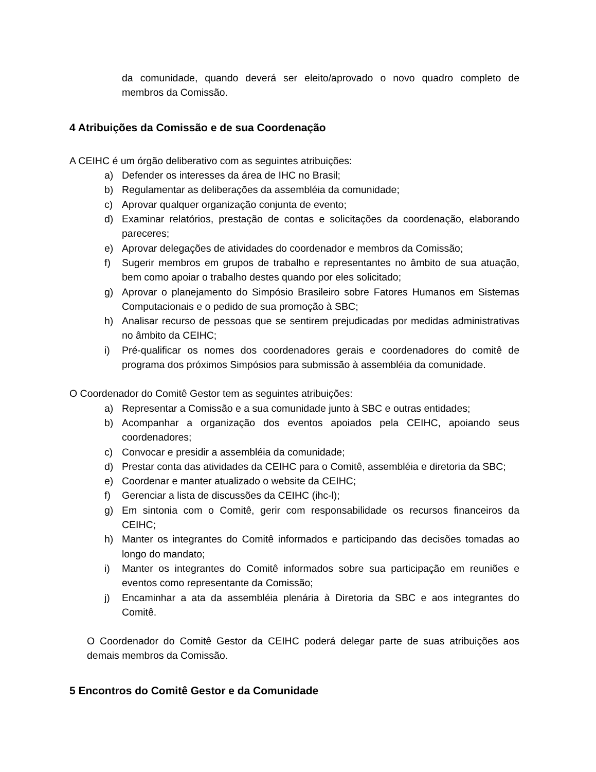da comunidade, quando deverá ser eleito/aprovado o novo quadro completo de membros da Comissão.
4 Atribuições da Comissão e de sua Coordenação
A CEIHC é um órgão deliberativo com as seguintes atribuições:
a) Defender os interesses da área de IHC no Brasil;
b) Regulamentar as deliberações da assembléia da comunidade;
c) Aprovar qualquer organização conjunta de evento;
d) Examinar relatórios, prestação de contas e solicitações da coordenação, elaborando pareceres;
e) Aprovar delegações de atividades do coordenador e membros da Comissão;
f) Sugerir membros em grupos de trabalho e representantes no âmbito de sua atuação, bem como apoiar o trabalho destes quando por eles solicitado;
g) Aprovar o planejamento do Simpósio Brasileiro sobre Fatores Humanos em Sistemas Computacionais e o pedido de sua promoção à SBC;
h) Analisar recurso de pessoas que se sentirem prejudicadas por medidas administrativas no âmbito da CEIHC;
i) Pré-qualificar os nomes dos coordenadores gerais e coordenadores do comitê de programa dos próximos Simpósios para submissão à assembléia da comunidade.
O Coordenador do Comitê Gestor tem as seguintes atribuições:
a) Representar a Comissão e a sua comunidade junto à SBC e outras entidades;
b) Acompanhar a organização dos eventos apoiados pela CEIHC, apoiando seus coordenadores;
c) Convocar e presidir a assembléia da comunidade;
d) Prestar conta das atividades da CEIHC para o Comitê, assembléia e diretoria da SBC;
e) Coordenar e manter atualizado o website da CEIHC;
f) Gerenciar a lista de discussões da CEIHC (ihc-l);
g) Em sintonia com o Comitê, gerir com responsabilidade os recursos financeiros da CEIHC;
h) Manter os integrantes do Comitê informados e participando das decisões tomadas ao longo do mandato;
i) Manter os integrantes do Comitê informados sobre sua participação em reuniões e eventos como representante da Comissão;
j) Encaminhar a ata da assembléia plenária à Diretoria da SBC e aos integrantes do Comitê.
O Coordenador do Comitê Gestor da CEIHC poderá delegar parte de suas atribuições aos demais membros da Comissão.
5 Encontros do Comitê Gestor e da Comunidade